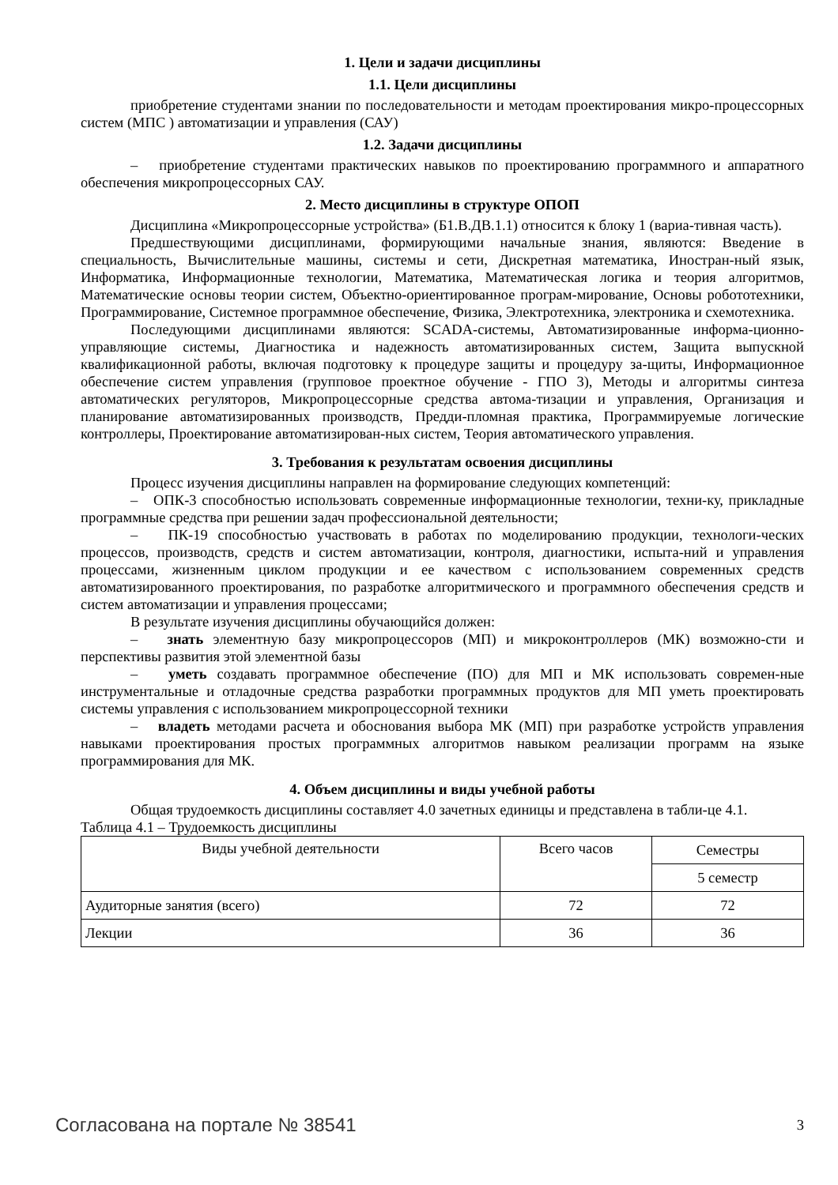1. Цели и задачи дисциплины
1.1. Цели дисциплины
приобретение студентами знании по последовательности и методам проектирования микро-процессорных систем (МПС ) автоматизации и управления (САУ)
1.2. Задачи дисциплины
– приобретение студентами практических навыков по проектированию программного и аппаратного обеспечения микропроцессорных САУ.
2. Место дисциплины в структуре ОПОП
Дисциплина «Микропроцессорные устройства» (Б1.В.ДВ.1.1) относится к блоку 1 (вариа-тивная часть).
Предшествующими дисциплинами, формирующими начальные знания, являются: Введение в специальность, Вычислительные машины, системы и сети, Дискретная математика, Иностран-ный язык, Информатика, Информационные технологии, Математика, Математическая логика и теория алгоритмов, Математические основы теории систем, Объектно-ориентированное програм-мирование, Основы робототехники, Программирование, Системное программное обеспечение, Физика, Электротехника, электроника и схемотехника.
Последующими дисциплинами являются: SCADA-системы, Автоматизированные информа-ционно-управляющие системы, Диагностика и надежность автоматизированных систем, Защита выпускной квалификационной работы, включая подготовку к процедуре защиты и процедуру за-щиты, Информационное обеспечение систем управления (групповое проектное обучение - ГПО 3), Методы и алгоритмы синтеза автоматических регуляторов, Микропроцессорные средства автома-тизации и управления, Организация и планирование автоматизированных производств, Предди-пломная практика, Программируемые логические контроллеры, Проектирование автоматизирован-ных систем, Теория автоматического управления.
3. Требования к результатам освоения дисциплины
Процесс изучения дисциплины направлен на формирование следующих компетенций:
– ОПК-3 способностью использовать современные информационные технологии, техни-ку, прикладные программные средства при решении задач профессиональной деятельности;
– ПК-19 способностью участвовать в работах по моделированию продукции, технологи-ческих процессов, производств, средств и систем автоматизации, контроля, диагностики, испыта-ний и управления процессами, жизненным циклом продукции и ее качеством с использованием современных средств автоматизированного проектирования, по разработке алгоритмического и программного обеспечения средств и систем автоматизации и управления процессами;
В результате изучения дисциплины обучающийся должен:
– знать элементную базу микропроцессоров (МП) и микроконтроллеров (МК) возможно-сти и перспективы развития этой элементной базы
– уметь создавать программное обеспечение (ПО) для МП и МК использовать современ-ные инструментальные и отладочные средства разработки программных продуктов для МП уметь проектировать системы управления с использованием микропроцессорной техники
– владеть методами расчета и обоснования выбора МК (МП) при разработке устройств управления навыками проектирования простых программных алгоритмов навыком реализации программ на языке программирования для МК.
4. Объем дисциплины и виды учебной работы
Общая трудоемкость дисциплины составляет 4.0 зачетных единицы и представлена в табли-це 4.1.
Таблица 4.1 – Трудоемкость дисциплины
| Виды учебной деятельности | Всего часов | Семестры |
| --- | --- | --- |
| | | 5 семестр |
| Аудиторные занятия (всего) | 72 | 72 |
| Лекции | 36 | 36 |
Согласована на портале № 38541 3